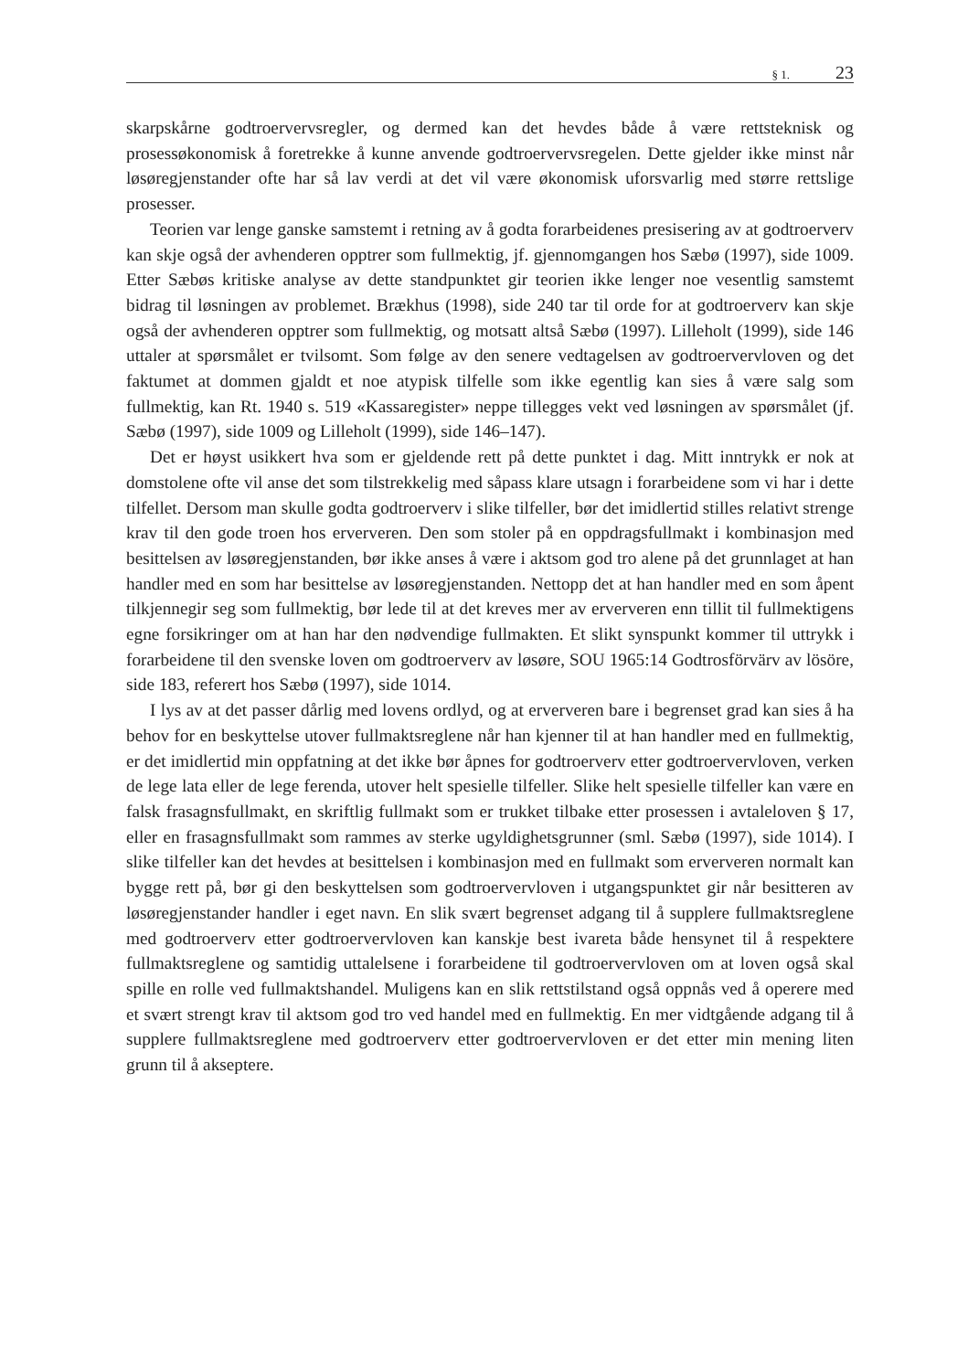§ 1. 23
skarpskårne godtroervervsregler, og dermed kan det hevdes både å være rettsteknisk og prosessøkonomisk å foretrekke å kunne anvende godtroervervsregelen. Dette gjelder ikke minst når løsøregjenstander ofte har så lav verdi at det vil være økonomisk uforsvarlig med større rettslige prosesser.
Teorien var lenge ganske samstemt i retning av å godta forarbeidenes presisering av at godtroerverv kan skje også der avhenderen opptrer som fullmektig, jf. gjennomgangen hos Sæbø (1997), side 1009. Etter Sæbøs kritiske analyse av dette standpunktet gir teorien ikke lenger noe vesentlig samstemt bidrag til løsningen av problemet. Brækhus (1998), side 240 tar til orde for at godtroerverv kan skje også der avhenderen opptrer som fullmektig, og motsatt altså Sæbø (1997). Lilleholt (1999), side 146 uttaler at spørsmålet er tvilsomt. Som følge av den senere vedtagelsen av godtroervervloven og det faktumet at dommen gjaldt et noe atypisk tilfelle som ikke egentlig kan sies å være salg som fullmektig, kan Rt. 1940 s. 519 «Kassaregister» neppe tillegges vekt ved løsningen av spørsmålet (jf. Sæbø (1997), side 1009 og Lilleholt (1999), side 146–147).
Det er høyst usikkert hva som er gjeldende rett på dette punktet i dag. Mitt inntrykk er nok at domstolene ofte vil anse det som tilstrekkelig med såpass klare utsagn i forarbeidene som vi har i dette tilfellet. Dersom man skulle godta godtroerverv i slike tilfeller, bør det imidlertid stilles relativt strenge krav til den gode troen hos erververen. Den som stoler på en oppdragsfullmakt i kombinasjon med besittelsen av løsøregjenstanden, bør ikke anses å være i aktsom god tro alene på det grunnlaget at han handler med en som har besittelse av løsøregjenstanden. Nettopp det at han handler med en som åpent tilkjennegir seg som fullmektig, bør lede til at det kreves mer av erververen enn tillit til fullmektigens egne forsikringer om at han har den nødvendige fullmakten. Et slikt synspunkt kommer til uttrykk i forarbeidene til den svenske loven om godtroerverv av løsøre, SOU 1965:14 Godtrosförvärv av lösöre, side 183, referert hos Sæbø (1997), side 1014.
I lys av at det passer dårlig med lovens ordlyd, og at erververen bare i begrenset grad kan sies å ha behov for en beskyttelse utover fullmaktsreglene når han kjenner til at han handler med en fullmektig, er det imidlertid min oppfatning at det ikke bør åpnes for godtroerverv etter godtroervervloven, verken de lege lata eller de lege ferenda, utover helt spesielle tilfeller. Slike helt spesielle tilfeller kan være en falsk frasagnsfullmakt, en skriftlig fullmakt som er trukket tilbake etter prosessen i avtaleloven § 17, eller en frasagnsfullmakt som rammes av sterke ugyldighetsgrunner (sml. Sæbø (1997), side 1014). I slike tilfeller kan det hevdes at besittelsen i kombinasjon med en fullmakt som erververen normalt kan bygge rett på, bør gi den beskyttelsen som godtroervervloven i utgangspunktet gir når besitteren av løsøregjenstander handler i eget navn. En slik svært begrenset adgang til å supplere fullmaktsreglene med godtroerverv etter godtroervervloven kan kanskje best ivareta både hensynet til å respektere fullmaktsreglene og samtidig uttalelsene i forarbeidene til godtroervervloven om at loven også skal spille en rolle ved fullmaktshandel. Muligens kan en slik rettstilstand også oppnås ved å operere med et svært strengt krav til aktsom god tro ved handel med en fullmektig. En mer vidtgående adgang til å supplere fullmaktsreglene med godtroerverv etter godtroervervloven er det etter min mening liten grunn til å akseptere.